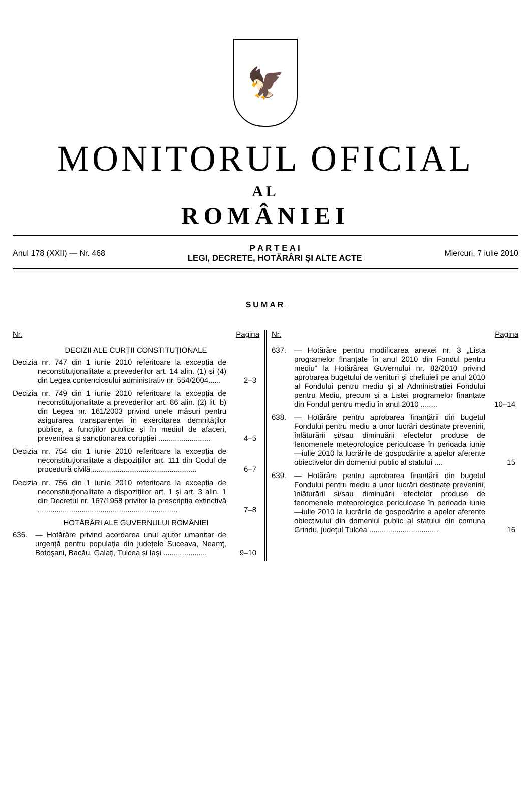🦅
MONITORUL OFICIAL
AL
ROMÂNIEI
Anul 178 (XXII) — Nr. 468
P A R T E A I
LEGI, DECRETE, HOTĂRÂRI ȘI ALTE ACTE
Miercuri, 7 iulie 2010
SUMAR
Nr. Pagina
DECIZII ALE CURȚII CONSTITUȚIONALE
Decizia nr. 747 din 1 iunie 2010 referitoare la excepția de neconstituționalitate a prevederilor art. 14 alin. (1) și (4) din Legea contenciosului administrativ nr. 554/2004......
2–3
Decizia nr. 749 din 1 iunie 2010 referitoare la excepția de neconstituționalitate a prevederilor art. 86 alin. (2) lit. b) din Legea nr. 161/2003 privind unele măsuri pentru asigurarea transparenței în exercitarea demnităților publice, a funcțiilor publice și în mediul de afaceri, prevenirea și sancționarea corupției .........................
4–5
Decizia nr. 754 din 1 iunie 2010 referitoare la excepția de neconstituționalitate a dispozițiilor art. 111 din Codul de procedură civilă ..................................................
6–7
Decizia nr. 756 din 1 iunie 2010 referitoare la excepția de neconstituționalitate a dispozițiilor art. 1 și art. 3 alin. 1 din Decretul nr. 167/1958 privitor la prescripția extinctivă ...................................................................
7–8
HOTĂRÂRI ALE GUVERNULUI ROMÂNIEI
636. — Hotărâre privind acordarea unui ajutor umanitar de urgență pentru populația din județele Suceava, Neamț, Botoșani, Bacău, Galați, Tulcea și Iași .....................
9–10
Nr. Pagina
637. — Hotărâre pentru modificarea anexei nr. 3 „Lista programelor finanțate în anul 2010 din Fondul pentru mediu” la Hotărârea Guvernului nr. 82/2010 privind aprobarea bugetului de venituri și cheltuieli pe anul 2010 al Fondului pentru mediu și al Administrației Fondului pentru Mediu, precum și a Listei programelor finanțate din Fondul pentru mediu în anul 2010 ........
10–14
638. — Hotărâre pentru aprobarea finanțării din bugetul Fondului pentru mediu a unor lucrări destinate prevenirii, înlăturării și/sau diminuării efectelor produse de fenomenele meteorologice periculoase în perioada iunie—iulie 2010 la lucrările de gospodărire a apelor aferente obiectivelor din domeniul public al statului ....
15
639. — Hotărâre pentru aprobarea finanțării din bugetul Fondului pentru mediu a unor lucrări destinate prevenirii, înlăturării și/sau diminuării efectelor produse de fenomenele meteorologice periculoase în perioada iunie—iulie 2010 la lucrările de gospodărire a apelor aferente obiectivului din domeniul public al statului din comuna Grindu, județul Tulcea .................................
16